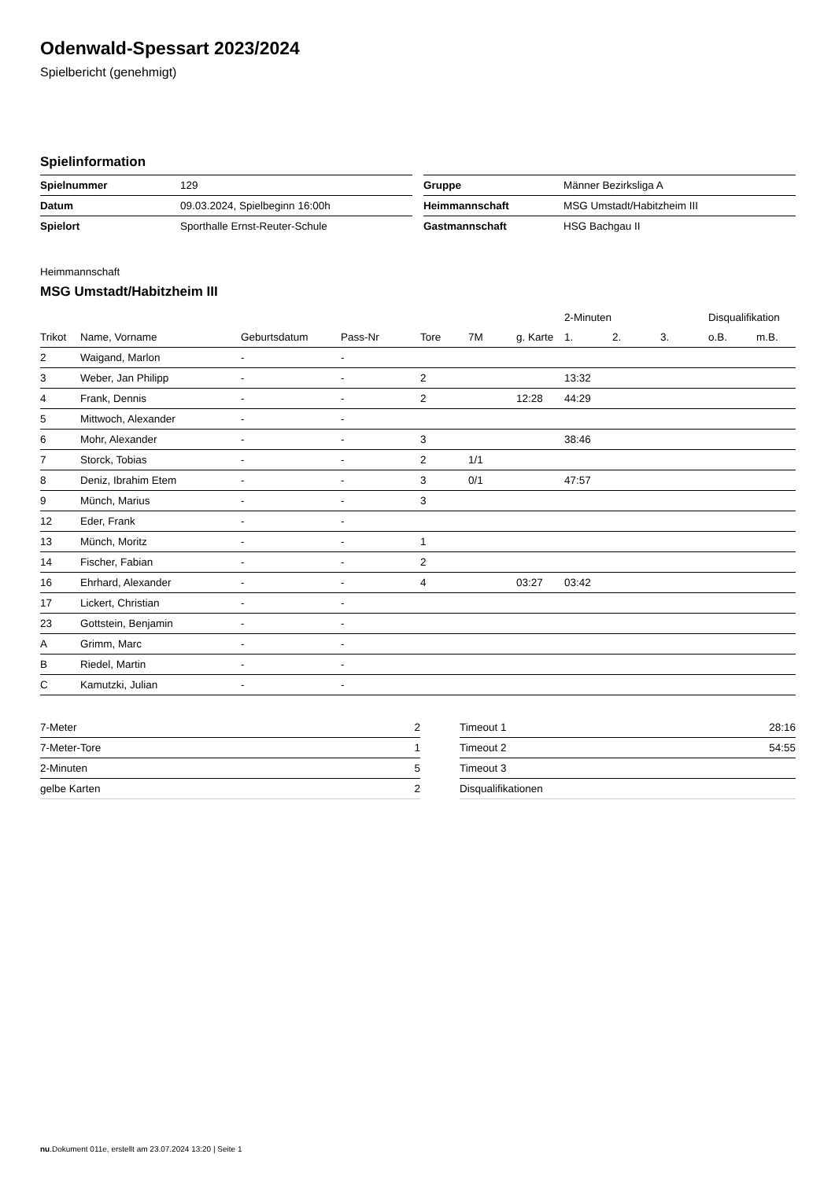Odenwald-Spessart 2023/2024
Spielbericht (genehmigt)
Spielinformation
| Spielnummer | 129 |
| Datum | 09.03.2024, Spielbeginn 16:00h |
| Spielort | Sporthalle Ernst-Reuter-Schule |
| Gruppe | Männer Bezirksliga A |
| Heimmannschaft | MSG Umstadt/Habitzheim III |
| Gastmannschaft | HSG Bachgau II |
Heimmannschaft
MSG Umstadt/Habitzheim III
| | | | | | | | 2-Minuten | | | Disqualifikation | |
| --- | --- | --- | --- | --- | --- | --- | --- | --- | --- | --- | --- |
| Trikot | Name, Vorname | Geburtsdatum | Pass-Nr | Tore | 7M | g. Karte | 1. | 2. | 3. | o.B. | m.B. |
| 2 | Waigand, Marlon | - | - | | | | | | | | |
| 3 | Weber, Jan Philipp | - | - | 2 | | | 13:32 | | | | |
| 4 | Frank, Dennis | - | - | 2 | | 12:28 | 44:29 | | | | |
| 5 | Mittwoch, Alexander | - | - | | | | | | | | |
| 6 | Mohr, Alexander | - | - | 3 | | | 38:46 | | | | |
| 7 | Storck, Tobias | - | - | 2 | 1/1 | | | | | | |
| 8 | Deniz, Ibrahim Etem | - | - | 3 | 0/1 | | 47:57 | | | | |
| 9 | Münch, Marius | - | - | 3 | | | | | | | |
| 12 | Eder, Frank | - | - | | | | | | | | |
| 13 | Münch, Moritz | - | - | 1 | | | | | | | |
| 14 | Fischer, Fabian | - | - | 2 | | | | | | | |
| 16 | Ehrhard, Alexander | - | - | 4 | | 03:27 | 03:42 | | | | |
| 17 | Lickert, Christian | - | - | | | | | | | | |
| 23 | Gottstein, Benjamin | - | - | | | | | | | | |
| A | Grimm, Marc | - | - | | | | | | | | |
| B | Riedel, Martin | - | - | | | | | | | | |
| C | Kamutzki, Julian | - | - | | | | | | | | |
| 7-Meter | 2 |
| 7-Meter-Tore | 1 |
| 2-Minuten | 5 |
| gelbe Karten | 2 |
| Timeout 1 | 28:16 |
| Timeout 2 | 54:55 |
| Timeout 3 | |
| Disqualifikationen | |
nu.Dokument 011e, erstellt am 23.07.2024 13:20 | Seite 1